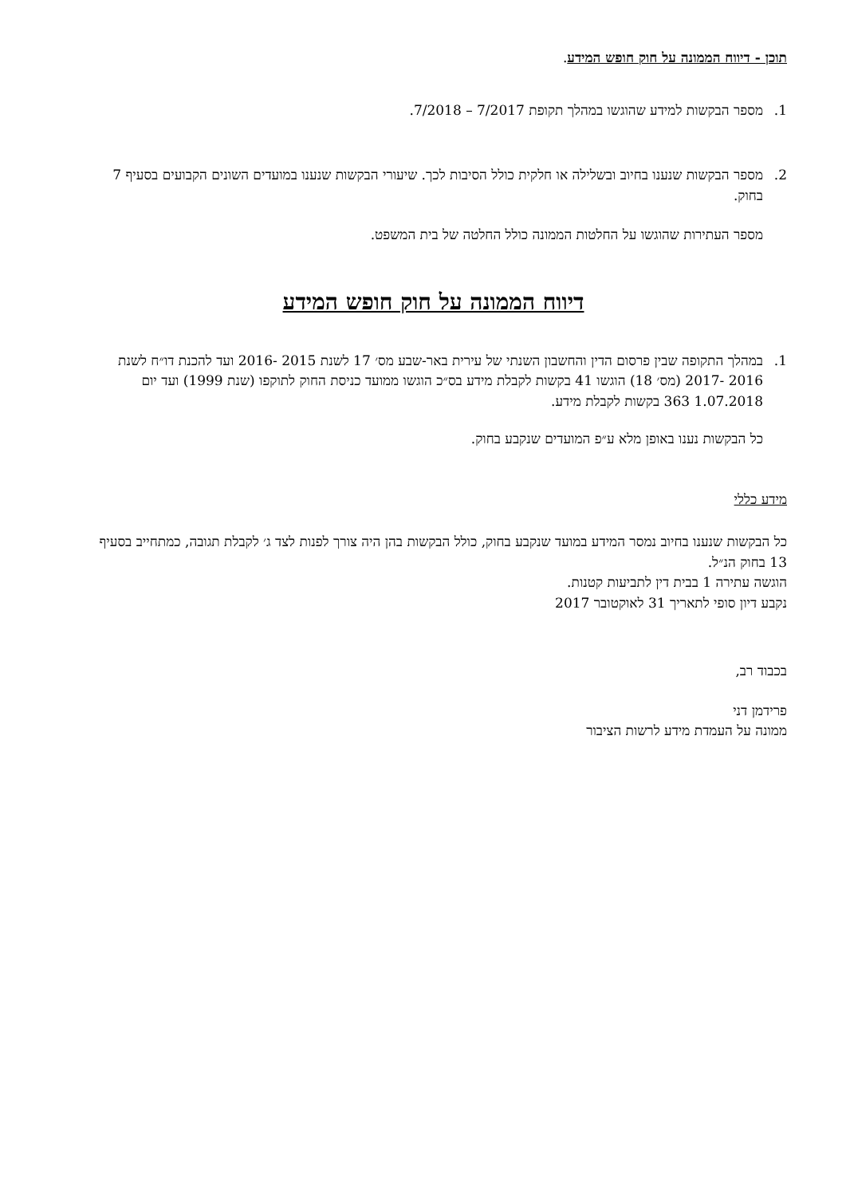תוכן - דיווח הממונה על חוק חופש המידע.
1. מספר הבקשות למידע שהוגשו במהלך תקופת 7/2017 – 7/2018.
2. מספר הבקשות שנענו בחיוב ובשלילה או חלקית כולל הסיבות לכך. שיעורי הבקשות שנענו במועדים השונים הקבועים בסעיף 7 בחוק.
מספר העתירות שהוגשו על החלטות הממונה כולל החלטה של בית המשפט.
דיווח הממונה על חוק חופש המידע
1. במהלך התקופה שבין פרסום הדין והחשבון השנתי של עירית באר-שבע מס׳ 17 לשנת 2015 -2016 ועד להכנת דו״ח לשנת 2016 -2017 (מס׳ 18) הוגשו 41 בקשות לקבלת מידע בס״כ הוגשו ממועד כניסת החוק לתוקפו (שנת 1999) ועד יום 1.07.2018 363 בקשות לקבלת מידע.
כל הבקשות נענו באופן מלא ע״פ המועדים שנקבע בחוק.
מידע כללי
כל הבקשות שנענו בחיוב נמסר המידע במועד שנקבע בחוק, כולל הבקשות בהן היה צורך לפנות לצד ג׳ לקבלת תגובה, כמתחייב בסעיף 13 בחוק הנ״ל.
הוגשה עתירה 1 בבית דין לתביעות קטנות.
נקבע דיון סופי לתאריך 31 לאוקטובר 2017
בכבוד רב,
פרידמן דני
ממונה על העמדת מידע לרשות הציבור